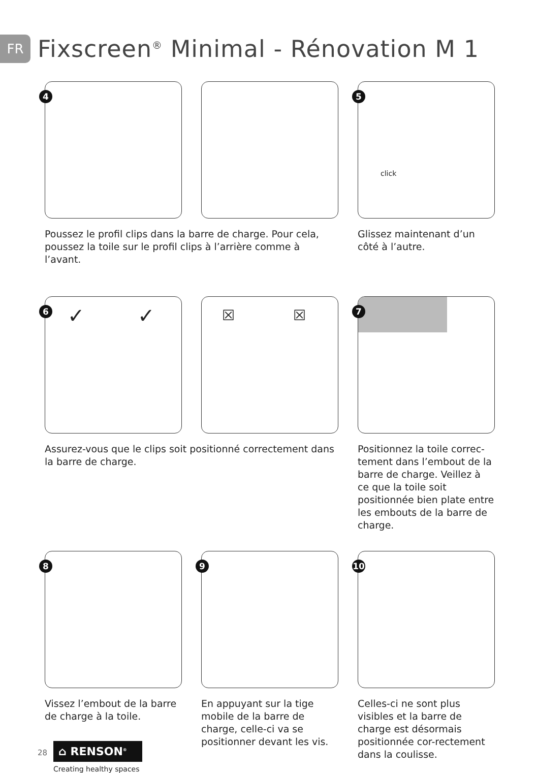FR
Fixscreen<sup>®</sup> Minimal - Rénovation M 1
4
5
click
Poussez le profil clips dans la barre de charge. Pour cela, poussez la toile sur le profil clips à l’arrière comme à l’avant.
Glissez maintenant d’un côté à l’autre.
6 ✓ ✓
☒ ☒
7
Assurez-vous que le clips soit positionné correctement dans la barre de charge.
Positionnez la toile correc-tement dans l’embout de la barre de charge. Veillez à ce que la toile soit positionnée bien plate entre les embouts de la barre de charge.
8
9
10
Vissez l’embout de la barre de charge à la toile.
En appuyant sur la tige mobile de la barre de charge, celle-ci va se positionner devant les vis.
Celles-ci ne sont plus visibles et la barre de charge est désormais positionnée cor-rectement dans la coulisse.
28
⌂ RENSON<sup>®</sup>
Creating healthy spaces